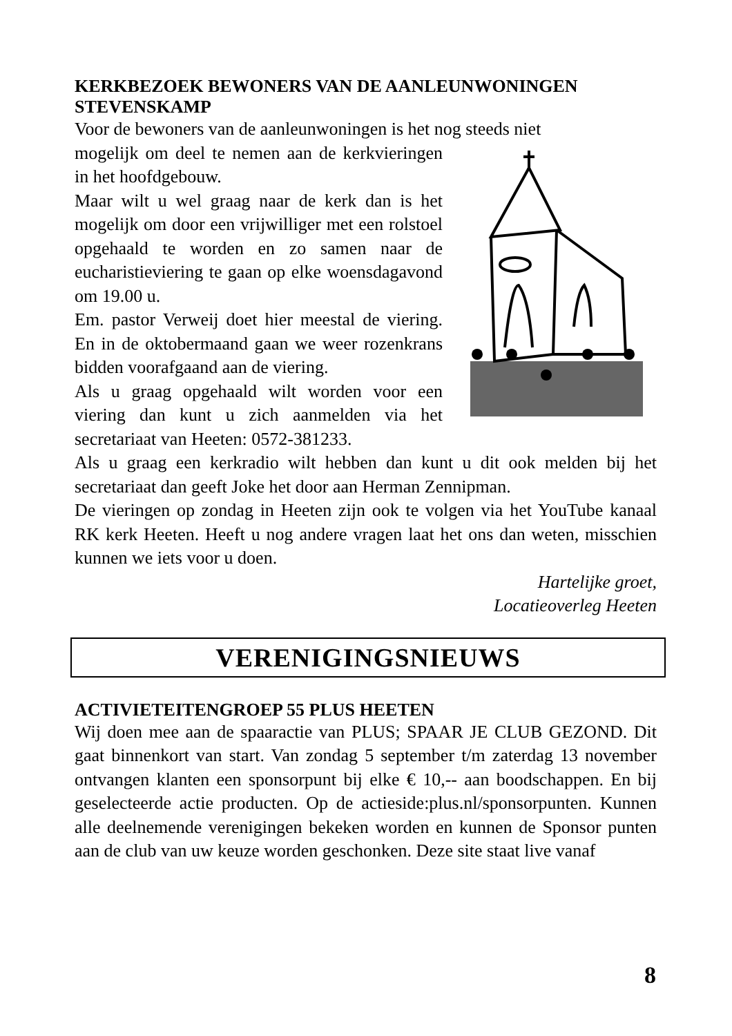KERKBEZOEK BEWONERS VAN DE AANLEUNWONINGEN STEVENSKAMP
Voor de bewoners van de aanleunwoningen is het nog steeds niet
mogelijk om deel te nemen aan de kerkvieringen in het hoofdgebouw.
Maar wilt u wel graag naar de kerk dan is het mogelijk om door een vrijwilliger met een rolstoel opgehaald te worden en zo samen naar de eucharistieviering te gaan op elke woensdagavond om 19.00 u.
Em. pastor Verweij doet hier meestal de viering. En in de oktobermaand gaan we weer rozenkrans bidden voorafgaand aan de viering.
Als u graag opgehaald wilt worden voor een viering dan kunt u zich aanmelden via het secretariaat van Heeten: 0572-381233.
Als u graag een kerkradio wilt hebben dan kunt u dit ook melden bij het secretariaat dan geeft Joke het door aan Herman Zennipman.
De vieringen op zondag in Heeten zijn ook te volgen via het YouTube kanaal RK kerk Heeten. Heeft u nog andere vragen laat het ons dan weten, misschien kunnen we iets voor u doen.
Hartelijke groet,
Locatieoverleg Heeten
VERENIGINGSNIEUWS
ACTIVIETEITENGROEP 55 PLUS HEETEN
Wij doen mee aan de spaaractie van PLUS; SPAAR JE CLUB GEZOND. Dit gaat binnenkort van start. Van zondag 5 september t/m zaterdag 13 november ontvangen klanten een sponsorpunt bij elke € 10,-- aan boodschappen. En bij geselecteerde actie producten. Op de actieside:plus.nl/sponsorpunten. Kunnen alle deelnemende verenigingen bekeken worden en kunnen de Sponsor punten aan de club van uw keuze worden geschonken. Deze site staat live vanaf
8